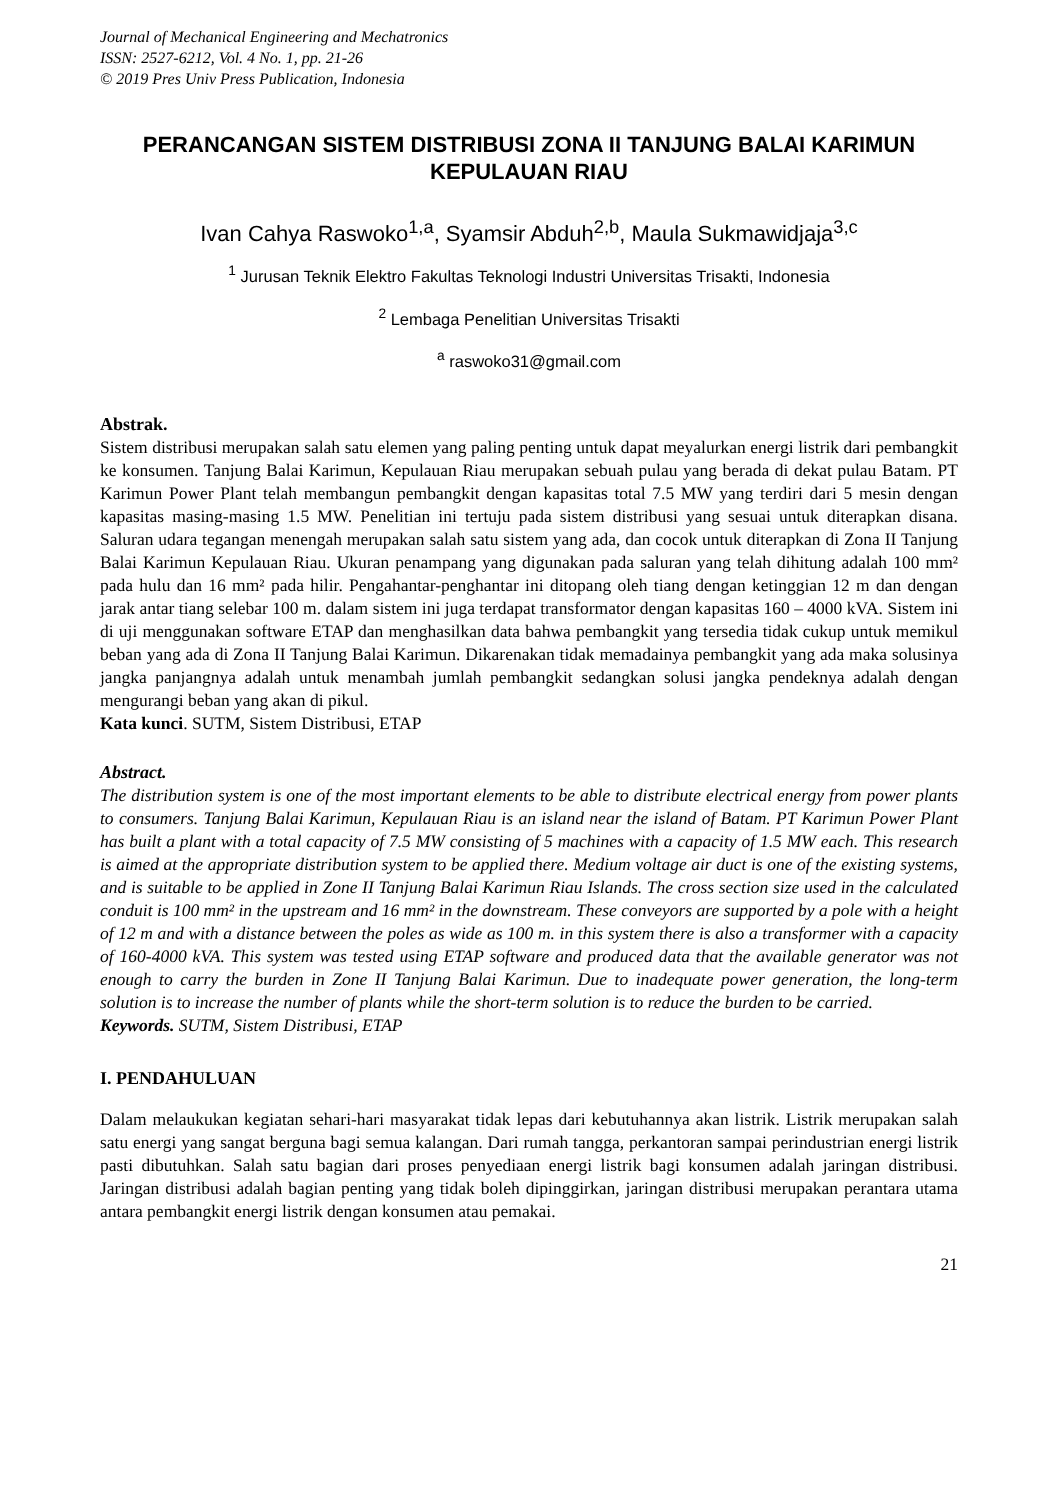Journal of Mechanical Engineering and Mechatronics
ISSN: 2527-6212, Vol. 4 No. 1, pp. 21-26
© 2019 Pres Univ Press Publication, Indonesia
PERANCANGAN SISTEM DISTRIBUSI ZONA II TANJUNG BALAI KARIMUN KEPULAUAN RIAU
Ivan Cahya Raswoko<sup>1,a</sup>, Syamsir Abduh<sup>2,b</sup>, Maula Sukmawidjaja<sup>3,c</sup>
<sup>1</sup> Jurusan Teknik Elektro Fakultas Teknologi Industri Universitas Trisakti, Indonesia
<sup>2</sup> Lembaga Penelitian Universitas Trisakti
<sup>a</sup> raswoko31@gmail.com
Abstrak.
Sistem distribusi merupakan salah satu elemen yang paling penting untuk dapat meyalurkan energi listrik dari pembangkit ke konsumen. Tanjung Balai Karimun, Kepulauan Riau merupakan sebuah pulau yang berada di dekat pulau Batam. PT Karimun Power Plant telah membangun pembangkit dengan kapasitas total 7.5 MW yang terdiri dari 5 mesin dengan kapasitas masing-masing 1.5 MW. Penelitian ini tertuju pada sistem distribusi yang sesuai untuk diterapkan disana. Saluran udara tegangan menengah merupakan salah satu sistem yang ada, dan cocok untuk diterapkan di Zona II Tanjung Balai Karimun Kepulauan Riau. Ukuran penampang yang digunakan pada saluran yang telah dihitung adalah 100 mm² pada hulu dan 16 mm² pada hilir. Pengahantar-penghantar ini ditopang oleh tiang dengan ketinggian 12 m dan dengan jarak antar tiang selebar 100 m. dalam sistem ini juga terdapat transformator dengan kapasitas 160 – 4000 kVA. Sistem ini di uji menggunakan software ETAP dan menghasilkan data bahwa pembangkit yang tersedia tidak cukup untuk memikul beban yang ada di Zona II Tanjung Balai Karimun. Dikarenakan tidak memadainya pembangkit yang ada maka solusinya jangka panjangnya adalah untuk menambah jumlah pembangkit sedangkan solusi jangka pendeknya adalah dengan mengurangi beban yang akan di pikul.
Kata kunci. SUTM, Sistem Distribusi, ETAP
Abstract.
The distribution system is one of the most important elements to be able to distribute electrical energy from power plants to consumers. Tanjung Balai Karimun, Kepulauan Riau is an island near the island of Batam. PT Karimun Power Plant has built a plant with a total capacity of 7.5 MW consisting of 5 machines with a capacity of 1.5 MW each. This research is aimed at the appropriate distribution system to be applied there. Medium voltage air duct is one of the existing systems, and is suitable to be applied in Zone II Tanjung Balai Karimun Riau Islands. The cross section size used in the calculated conduit is 100 mm² in the upstream and 16 mm² in the downstream. These conveyors are supported by a pole with a height of 12 m and with a distance between the poles as wide as 100 m. in this system there is also a transformer with a capacity of 160-4000 kVA. This system was tested using ETAP software and produced data that the available generator was not enough to carry the burden in Zone II Tanjung Balai Karimun. Due to inadequate power generation, the long-term solution is to increase the number of plants while the short-term solution is to reduce the burden to be carried.
Keywords. SUTM, Sistem Distribusi, ETAP
I. PENDAHULUAN
Dalam melaukukan kegiatan sehari-hari masyarakat tidak lepas dari kebutuhannya akan listrik. Listrik merupakan salah satu energi yang sangat berguna bagi semua kalangan. Dari rumah tangga, perkantoran sampai perindustrian energi listrik pasti dibutuhkan. Salah satu bagian dari proses penyediaan energi listrik bagi konsumen adalah jaringan distribusi. Jaringan distribusi adalah bagian penting yang tidak boleh dipinggirkan, jaringan distribusi merupakan perantara utama antara pembangkit energi listrik dengan konsumen atau pemakai.
21